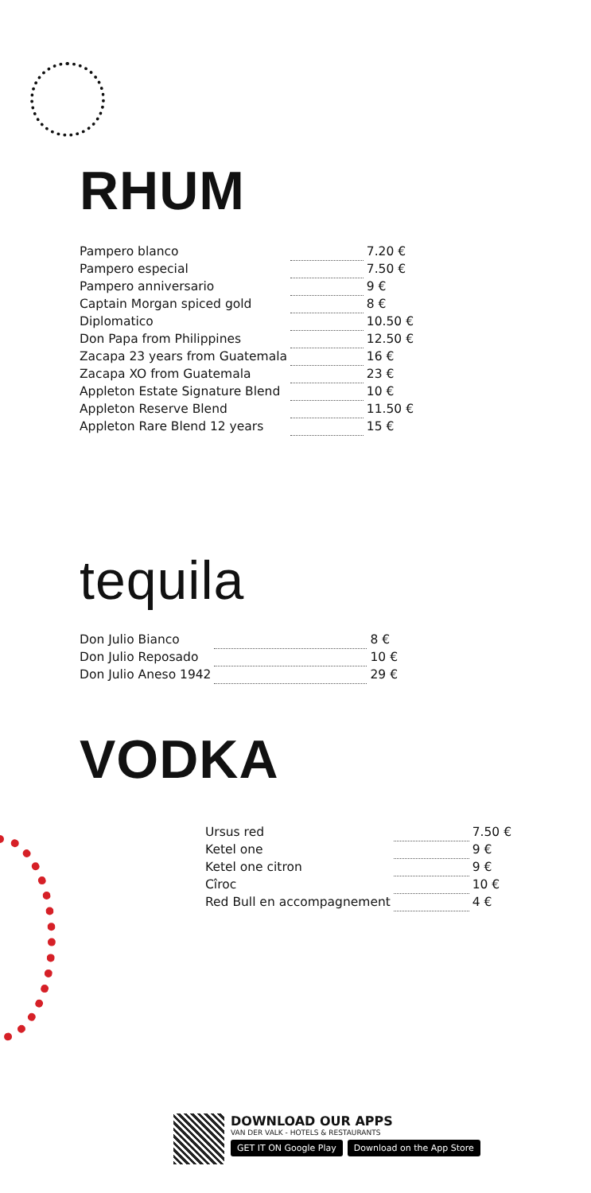RHUM
| Pampero blanco | | 7.20 € |
| Pampero especial | | 7.50 € |
| Pampero anniversario | | 9 € |
| Captain Morgan spiced gold | | 8 € |
| Diplomatico | | 10.50 € |
| Don Papa from Philippines | | 12.50 € |
| Zacapa 23 years from Guatemala | | 16 € |
| Zacapa XO from Guatemala | | 23 € |
| Appleton Estate Signature Blend | | 10 € |
| Appleton Reserve Blend | | 11.50 € |
| Appleton Rare Blend 12 years | | 15 € |
tequila
| Don Julio Bianco | | 8 € |
| Don Julio Reposado | | 10 € |
| Don Julio Aneso 1942 | | 29 € |
VODKA
| Ursus red | | 7.50 € |
| Ketel one | | 9 € |
| Ketel one citron | | 9 € |
| Cîroc | | 10 € |
| Red Bull en accompagnement | | 4 € |
DOWNLOAD OUR APPS
VAN DER VALK - HOTELS & RESTAURANTS
GET IT ON Google Play Download on the App Store